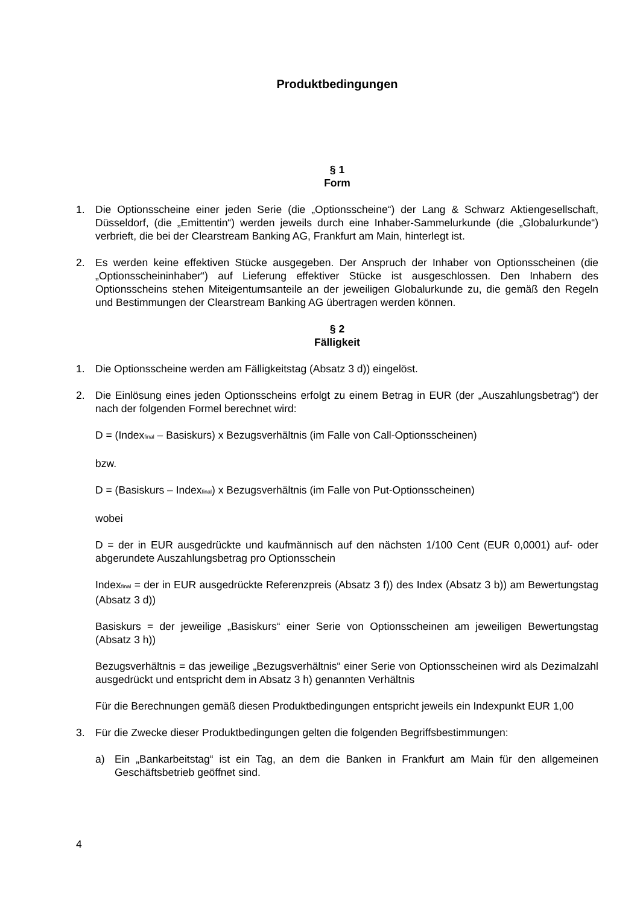Produktbedingungen
§ 1
Form
1. Die Optionsscheine einer jeden Serie (die „Optionsscheine“) der Lang & Schwarz Aktiengesellschaft, Düsseldorf, (die „Emittentin“) werden jeweils durch eine Inhaber-Sammelurkunde (die „Globalurkunde“) verbrieft, die bei der Clearstream Banking AG, Frankfurt am Main, hinterlegt ist.
2. Es werden keine effektiven Stücke ausgegeben. Der Anspruch der Inhaber von Optionsscheinen (die „Optionsscheininhaber“) auf Lieferung effektiver Stücke ist ausgeschlossen. Den Inhabern des Optionsscheins stehen Miteigentumsanteile an der jeweiligen Globalurkunde zu, die gemäß den Regeln und Bestimmungen der Clearstream Banking AG übertragen werden können.
§ 2
Fälligkeit
1. Die Optionsscheine werden am Fälligkeitstag (Absatz 3 d)) eingelöst.
2. Die Einlösung eines jeden Optionsscheins erfolgt zu einem Betrag in EUR (der „Auszahlungsbetrag“) der nach der folgenden Formel berechnet wird:
D = (Index<sub>final</sub> – Basiskurs) x Bezugsverhältnis (im Falle von Call-Optionsscheinen)
bzw.
D = (Basiskurs – Index<sub>final</sub>) x Bezugsverhältnis (im Falle von Put-Optionsscheinen)
wobei
D = der in EUR ausgedrückte und kaufmännisch auf den nächsten 1/100 Cent (EUR 0,0001) auf- oder abgerundete Auszahlungsbetrag pro Optionsschein
Index<sub>final</sub> = der in EUR ausgedrückte Referenzpreis (Absatz 3 f)) des Index (Absatz 3 b)) am Bewertungstag (Absatz 3 d))
Basiskurs = der jeweilige „Basiskurs“ einer Serie von Optionsscheinen am jeweiligen Bewertungstag (Absatz 3 h))
Bezugsverhältnis = das jeweilige „Bezugsverhältnis“ einer Serie von Optionsscheinen wird als Dezimalzahl ausgedrückt und entspricht dem in Absatz 3 h) genannten Verhältnis
Für die Berechnungen gemäß diesen Produktbedingungen entspricht jeweils ein Indexpunkt EUR 1,00
3. Für die Zwecke dieser Produktbedingungen gelten die folgenden Begriffsbestimmungen:
a) Ein „Bankarbeitstag“ ist ein Tag, an dem die Banken in Frankfurt am Main für den allgemeinen Geschäftsbetrieb geöffnet sind.
4